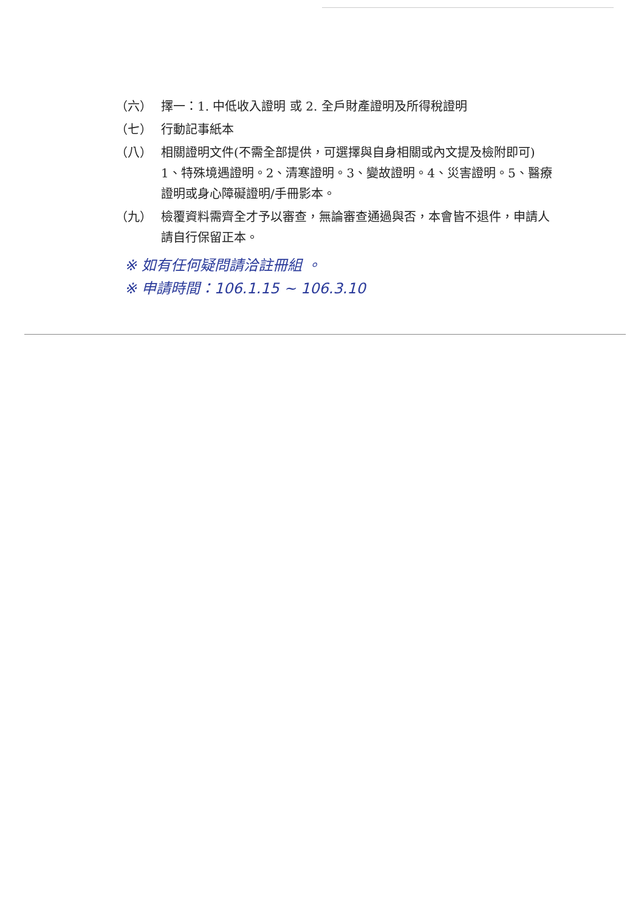（六） 擇一：1. 中低收入證明 或 2. 全戶財產證明及所得稅證明
（七） 行動記事紙本
（八） 相關證明文件(不需全部提供，可選擇與自身相關或內文提及檢附即可)
1、特殊境遇證明。2、清寒證明。3、變故證明。4、災害證明。5、醫療證明或身心障礙證明/手冊影本。
（九） 檢覆資料需齊全才予以審查，無論審查通過與否，本會皆不退件，申請人請自行保留正本。
※ 如有任何疑問請洽註冊組 。
※ 申請時間：106.1.15 ~ 106.3.10